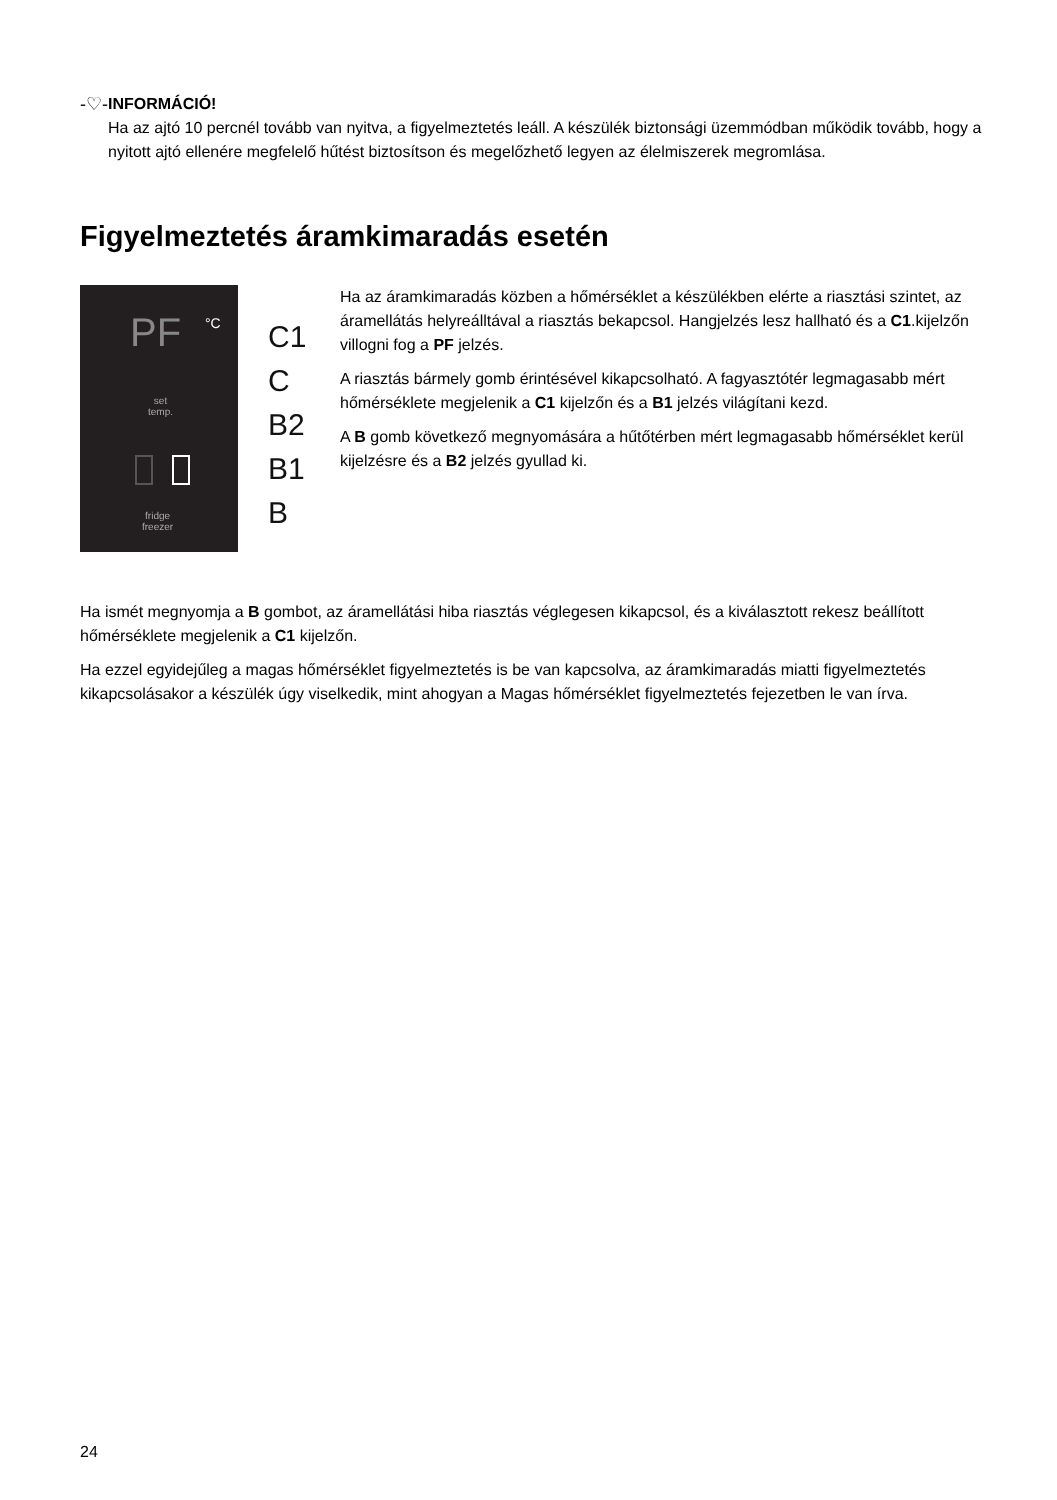-♡- INFORMÁCIÓ!
Ha az ajtó 10 percnél tovább van nyitva, a figyelmeztetés leáll. A készülék biztonsági üzemmódban működik tovább, hogy a nyitott ajtó ellenére megfelelő hűtést biztosítson és megelőzhető legyen az élelmiszerek megromlása.
Figyelmeztetés áramkimaradás esetén
PF °C
set
temp.
fridge
freezer
C1
C
B2
B1
B
Ha az áramkimaradás közben a hőmérséklet a készülékben elérte a riasztási szintet, az áramellátás helyreálltával a riasztás bekapcsol. Hangjelzés lesz hallható és a C1.kijelzőn villogni fog a PF jelzés.
A riasztás bármely gomb érintésével kikapcsolható. A fagyasztótér legmagasabb mért hőmérséklete megjelenik a C1 kijelzőn és a B1 jelzés világítani kezd.
A B gomb következő megnyomására a hűtőtérben mért legmagasabb hőmérséklet kerül kijelzésre és a B2 jelzés gyullad ki.
Ha ismét megnyomja a B gombot, az áramellátási hiba riasztás véglegesen kikapcsol, és a kiválasztott rekesz beállított hőmérséklete megjelenik a C1 kijelzőn.
Ha ezzel egyidejűleg a magas hőmérséklet figyelmeztetés is be van kapcsolva, az áramkimaradás miatti figyelmeztetés kikapcsolásakor a készülék úgy viselkedik, mint ahogyan a Magas hőmérséklet figyelmeztetés fejezetben le van írva.
24